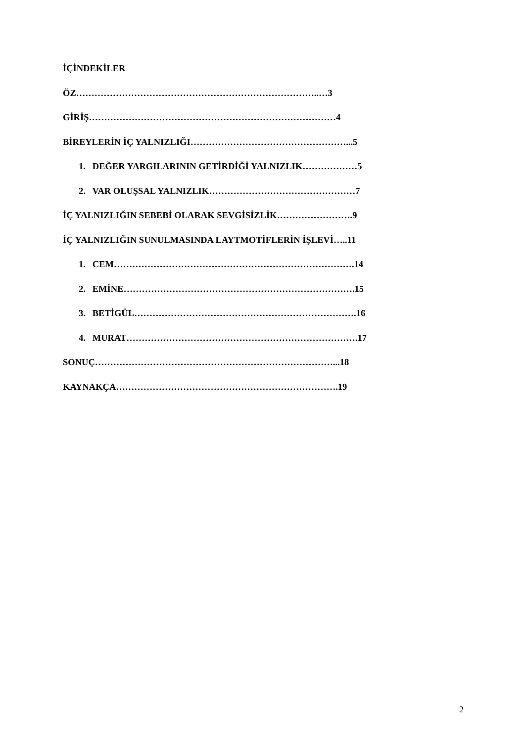İÇİNDEKİLER
ÖZ……………………………………………………………………..…3
GİRİŞ………………………………………………………………………4
BİREYLERİN İÇ YALNIZLIĞI……………………………………………...5
1. DEĞER YARGILARININ GETİRDİĞİ YALNIZLIK………………5
2. VAR OLUŞSAL YALNIZLIK…………………………………………7
İÇ YALNIZLIĞIN SEBEBİ OLARAK SEVGİSİZLİK…………………….9
İÇ YALNIZLIĞIN SUNULMASINDA LAYTMOTİFLERİN İŞLEVİ…..11
1. CEM…………………………………………………………………….14
2. EMİNE………………………………………………………………….15
3. BETİGÜL……………………………………………………………….16
4. MURAT………………………………………………………………….17
SONUÇ……………………………………………………………………...18
KAYNAKÇA……………………………………………………………….19
2